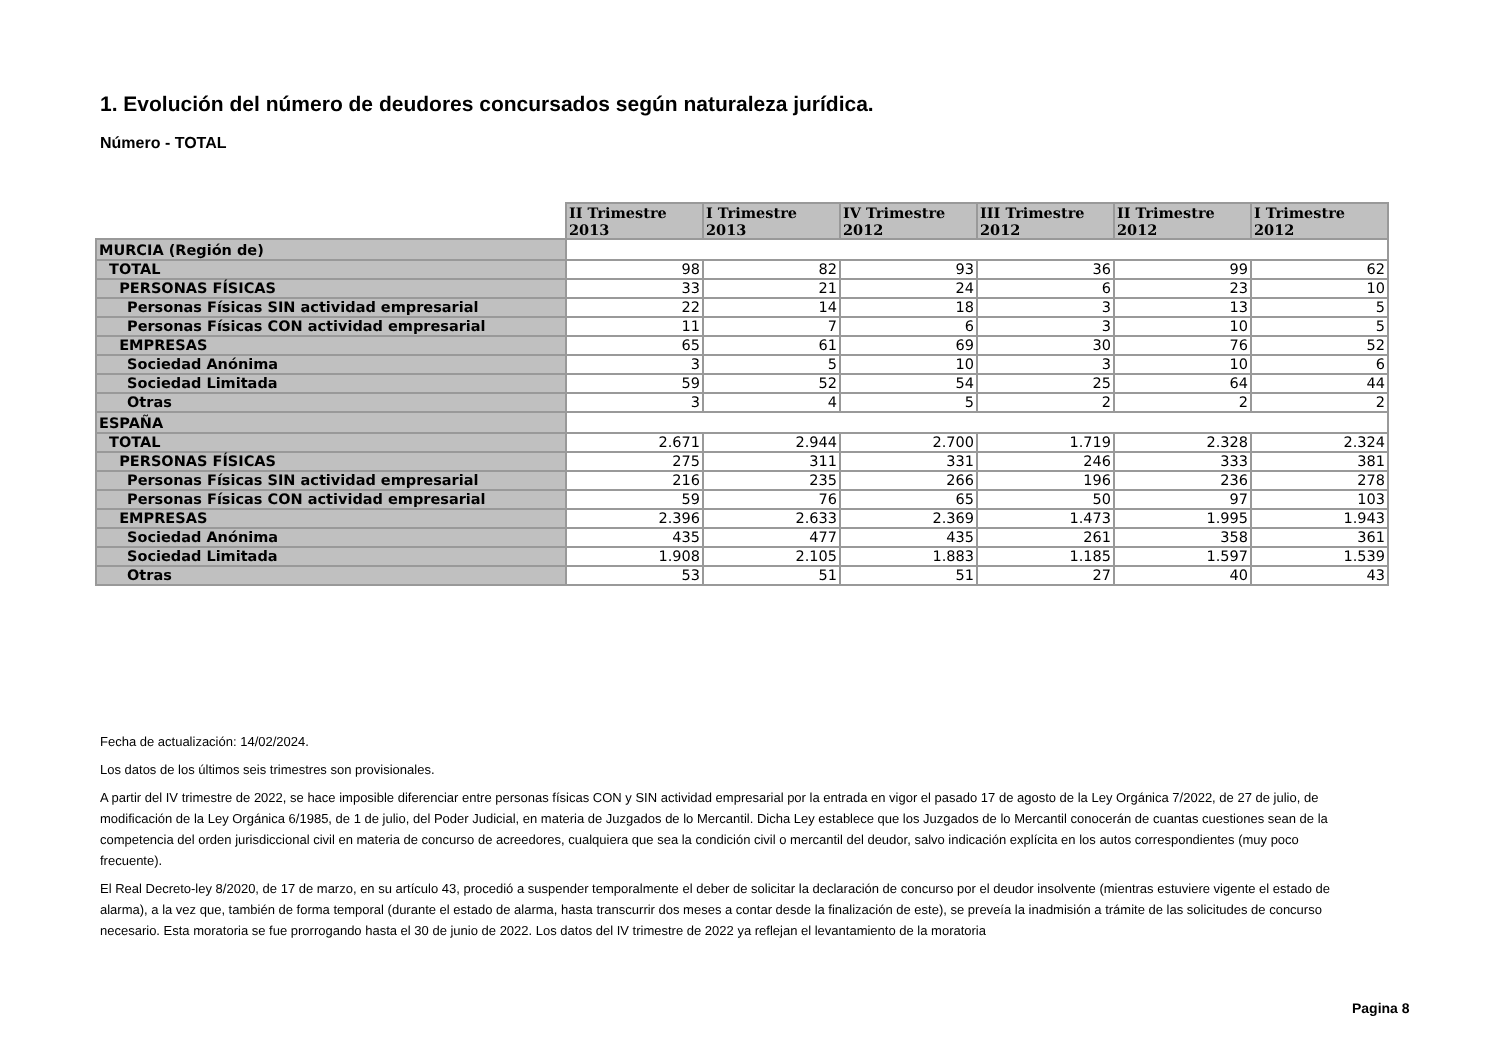1. Evolución del número de deudores concursados según naturaleza jurídica.
Número - TOTAL
| | II Trimestre 2013 | I Trimestre 2013 | IV Trimestre 2012 | III Trimestre 2012 | II Trimestre 2012 | I Trimestre 2012 |
| MURCIA (Región de) | | | | | | |
| TOTAL | 98 | 82 | 93 | 36 | 99 | 62 |
| PERSONAS FÍSICAS | 33 | 21 | 24 | 6 | 23 | 10 |
| Personas Físicas SIN actividad empresarial | 22 | 14 | 18 | 3 | 13 | 5 |
| Personas Físicas CON actividad empresarial | 11 | 7 | 6 | 3 | 10 | 5 |
| EMPRESAS | 65 | 61 | 69 | 30 | 76 | 52 |
| Sociedad Anónima | 3 | 5 | 10 | 3 | 10 | 6 |
| Sociedad Limitada | 59 | 52 | 54 | 25 | 64 | 44 |
| Otras | 3 | 4 | 5 | 2 | 2 | 2 |
| ESPAÑA | | | | | | |
| TOTAL | 2.671 | 2.944 | 2.700 | 1.719 | 2.328 | 2.324 |
| PERSONAS FÍSICAS | 275 | 311 | 331 | 246 | 333 | 381 |
| Personas Físicas SIN actividad empresarial | 216 | 235 | 266 | 196 | 236 | 278 |
| Personas Físicas CON actividad empresarial | 59 | 76 | 65 | 50 | 97 | 103 |
| EMPRESAS | 2.396 | 2.633 | 2.369 | 1.473 | 1.995 | 1.943 |
| Sociedad Anónima | 435 | 477 | 435 | 261 | 358 | 361 |
| Sociedad Limitada | 1.908 | 2.105 | 1.883 | 1.185 | 1.597 | 1.539 |
| Otras | 53 | 51 | 51 | 27 | 40 | 43 |
Fecha de actualización: 14/02/2024.
Los datos de los últimos seis trimestres son provisionales.
A partir del IV trimestre de 2022, se hace imposible diferenciar entre personas físicas CON y SIN actividad empresarial por la entrada en vigor el pasado 17 de agosto de la Ley Orgánica 7/2022, de 27 de julio, de modificación de la Ley Orgánica 6/1985, de 1 de julio, del Poder Judicial, en materia de Juzgados de lo Mercantil. Dicha Ley establece que los Juzgados de lo Mercantil conocerán de cuantas cuestiones sean de la competencia del orden jurisdiccional civil en materia de concurso de acreedores, cualquiera que sea la condición civil o mercantil del deudor, salvo indicación explícita en los autos correspondientes (muy poco frecuente).
El Real Decreto-ley 8/2020, de 17 de marzo, en su artículo 43, procedió a suspender temporalmente el deber de solicitar la declaración de concurso por el deudor insolvente (mientras estuviere vigente el estado de alarma), a la vez que, también de forma temporal (durante el estado de alarma, hasta transcurrir dos meses a contar desde la finalización de este), se preveía la inadmisión a trámite de las solicitudes de concurso necesario. Esta moratoria se fue prorrogando hasta el 30 de junio de 2022. Los datos del IV trimestre de 2022 ya reflejan el levantamiento de la moratoria
Pagina 8